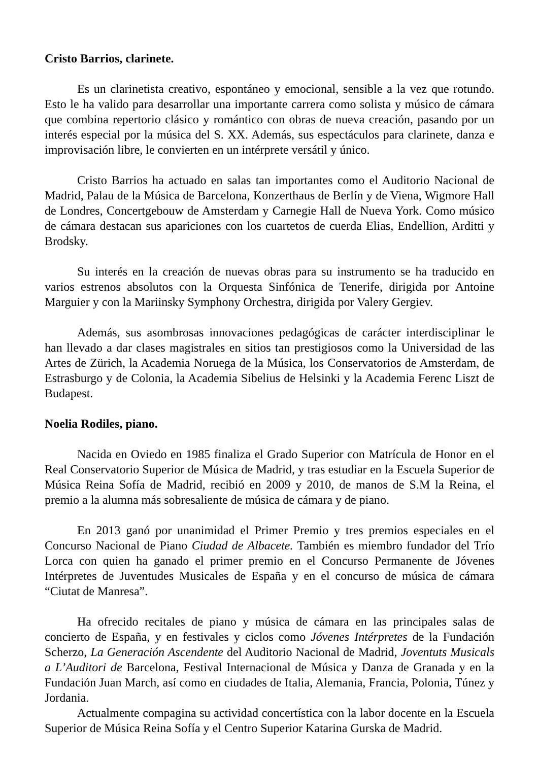Cristo Barrios, clarinete.
Es un clarinetista creativo, espontáneo y emocional, sensible a la vez que rotundo. Esto le ha valido para desarrollar una importante carrera como solista y músico de cámara que combina repertorio clásico y romántico con obras de nueva creación, pasando por un interés especial por la música del S. XX. Además, sus espectáculos para clarinete, danza e improvisación libre, le convierten en un intérprete versátil y único.
Cristo Barrios ha actuado en salas tan importantes como el Auditorio Nacional de Madrid, Palau de la Música de Barcelona, Konzerthaus de Berlín y de Viena, Wigmore Hall de Londres, Concertgebouw de Amsterdam y Carnegie Hall de Nueva York. Como músico de cámara destacan sus apariciones con los cuartetos de cuerda Elias, Endellion, Arditti y Brodsky.
Su interés en la creación de nuevas obras para su instrumento se ha traducido en varios estrenos absolutos con la Orquesta Sinfónica de Tenerife, dirigida por Antoine Marguier y con la Mariinsky Symphony Orchestra, dirigida por Valery Gergiev.
Además, sus asombrosas innovaciones pedagógicas de carácter interdisciplinar le han llevado a dar clases magistrales en sitios tan prestigiosos como la Universidad de las Artes de Zürich, la Academia Noruega de la Música, los Conservatorios de Amsterdam, de Estrasburgo y de Colonia, la Academia Sibelius de Helsinki y la Academia Ferenc Liszt de Budapest.
Noelia Rodiles, piano.
Nacida en Oviedo en 1985 finaliza el Grado Superior con Matrícula de Honor en el Real Conservatorio Superior de Música de Madrid, y tras estudiar en la Escuela Superior de Música Reina Sofía de Madrid, recibió en 2009 y 2010, de manos de S.M la Reina, el premio a la alumna más sobresaliente de música de cámara y de piano.
En 2013 ganó por unanimidad el Primer Premio y tres premios especiales en el Concurso Nacional de Piano Ciudad de Albacete. También es miembro fundador del Trío Lorca con quien ha ganado el primer premio en el Concurso Permanente de Jóvenes Intérpretes de Juventudes Musicales de España y en el concurso de música de cámara “Ciutat de Manresa”.
Ha ofrecido recitales de piano y música de cámara en las principales salas de concierto de España, y en festivales y ciclos como Jóvenes Intérpretes de la Fundación Scherzo, La Generación Ascendente del Auditorio Nacional de Madrid, Joventuts Musicals a L’Auditori de Barcelona, Festival Internacional de Música y Danza de Granada y en la Fundación Juan March, así como en ciudades de Italia, Alemania, Francia, Polonia, Túnez y Jordania.
Actualmente compagina su actividad concertística con la labor docente en la Escuela Superior de Música Reina Sofía y el Centro Superior Katarina Gurska de Madrid.